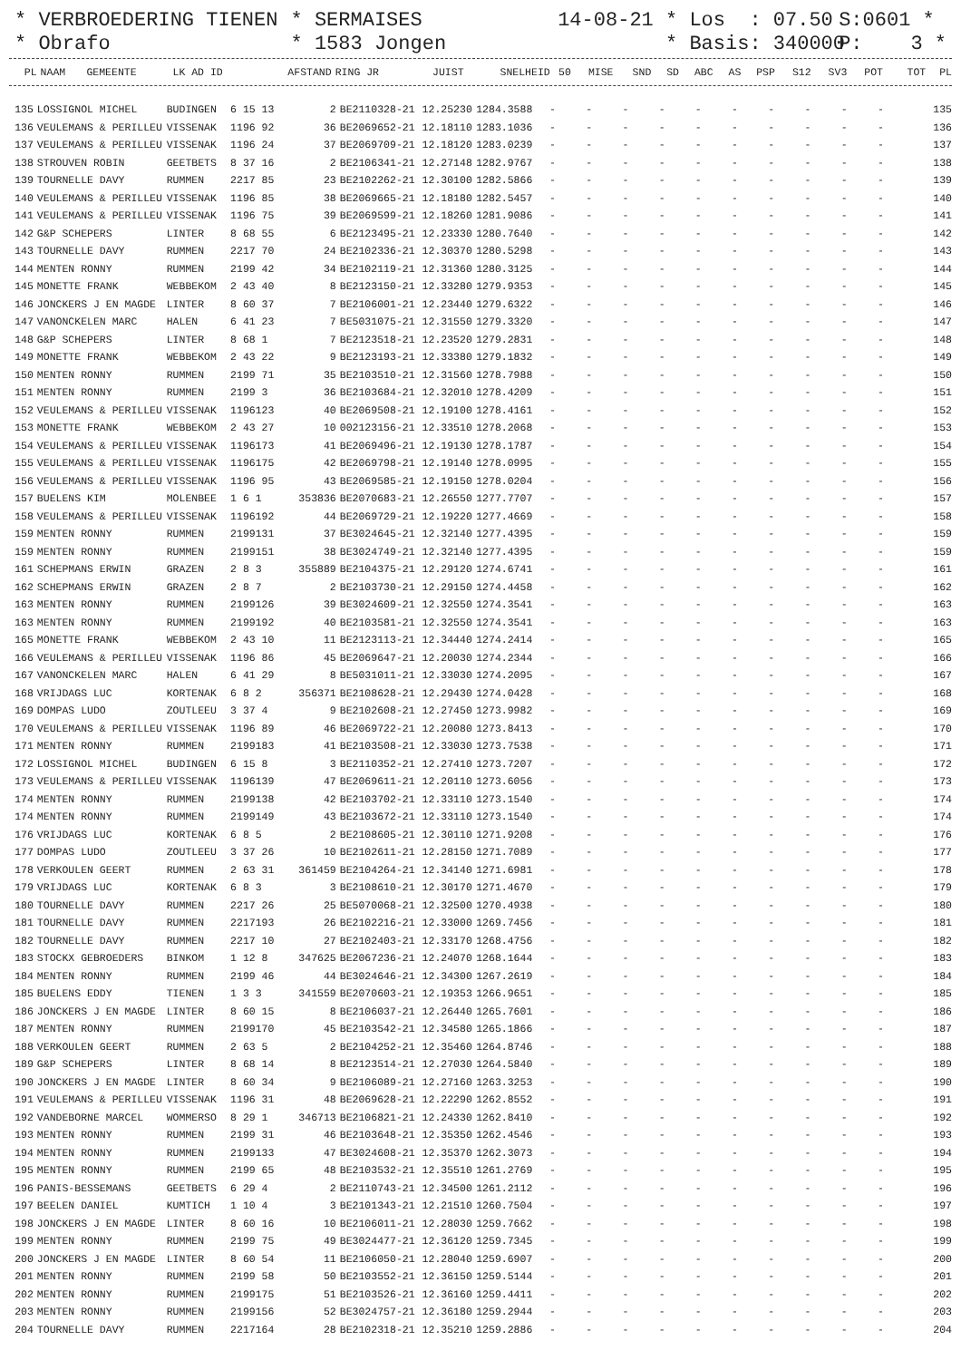* VERBROEDERING TIENEN * Obrafo
* SERMAISES * 1583 Jongen
14-08-21 * Los : 07.50 * Basis: 340000
S:0601 * P: 3 *
| PL | NAAM | GEMEENTE | LK AD ID | AFSTAND | RING JR | JUIST | SNELHEID | 50 | MISE | SND | SD | ABC | AS | PSP | S12 | SV3 | POT | TOT | PL |
| --- | --- | --- | --- | --- | --- | --- | --- | --- | --- | --- | --- | --- | --- | --- | --- | --- | --- | --- | --- |
| 135 | LOSSIGNOL MICHEL | BUDINGEN | 6 15 13 | 2 | BE2110328-21 | 12.25230 | 1284.3588 | - | - | - | - | - | - | - | - | - | - | | 135 |
| 136 | VEULEMANS & PERILLEU | VISSENAK | 1196 92 | 36 | BE2069652-21 | 12.18110 | 1283.1036 | - | - | - | - | - | - | - | - | - | - | | 136 |
| 137 | VEULEMANS & PERILLEU | VISSENAK | 1196 24 | 37 | BE2069709-21 | 12.18120 | 1283.0239 | - | - | - | - | - | - | - | - | - | - | | 137 |
| 138 | STROUVEN ROBIN | GEETBETS | 8 37 16 | 2 | BE2106341-21 | 12.27148 | 1282.9767 | - | - | - | - | - | - | - | - | - | - | | 138 |
| 139 | TOURNELLE DAVY | RUMMEN | 2217 85 | 23 | BE2102262-21 | 12.30100 | 1282.5866 | - | - | - | - | - | - | - | - | - | - | | 139 |
| 140 | VEULEMANS & PERILLEU | VISSENAK | 1196 85 | 38 | BE2069665-21 | 12.18180 | 1282.5457 | - | - | - | - | - | - | - | - | - | - | | 140 |
| 141 | VEULEMANS & PERILLEU | VISSENAK | 1196 75 | 39 | BE2069599-21 | 12.18260 | 1281.9086 | - | - | - | - | - | - | - | - | - | - | | 141 |
| 142 | G&P SCHEPERS | LINTER | 8 68 55 | 6 | BE2123495-21 | 12.23330 | 1280.7640 | - | - | - | - | - | - | - | - | - | - | | 142 |
| 143 | TOURNELLE DAVY | RUMMEN | 2217 70 | 24 | BE2102336-21 | 12.30370 | 1280.5298 | - | - | - | - | - | - | - | - | - | - | | 143 |
| 144 | MENTEN RONNY | RUMMEN | 2199 42 | 34 | BE2102119-21 | 12.31360 | 1280.3125 | - | - | - | - | - | - | - | - | - | - | | 144 |
| 145 | MONETTE FRANK | WEBBEKOM | 2 43 40 | 8 | BE2123150-21 | 12.33280 | 1279.9353 | - | - | - | - | - | - | - | - | - | - | | 145 |
| 146 | JONCKERS J EN MAGDE | LINTER | 8 60 37 | 7 | BE2106001-21 | 12.23440 | 1279.6322 | - | - | - | - | - | - | - | - | - | - | | 146 |
| 147 | VANONCKELEN MARC | HALEN | 6 41 23 | 7 | BE5031075-21 | 12.31550 | 1279.3320 | - | - | - | - | - | - | - | - | - | - | | 147 |
| 148 | G&P SCHEPERS | LINTER | 8 68 1 | 7 | BE2123518-21 | 12.23520 | 1279.2831 | - | - | - | - | - | - | - | - | - | - | | 148 |
| 149 | MONETTE FRANK | WEBBEKOM | 2 43 22 | 9 | BE2123193-21 | 12.33380 | 1279.1832 | - | - | - | - | - | - | - | - | - | - | | 149 |
| 150 | MENTEN RONNY | RUMMEN | 2199 71 | 35 | BE2103510-21 | 12.31560 | 1278.7988 | - | - | - | - | - | - | - | - | - | - | | 150 |
| 151 | MENTEN RONNY | RUMMEN | 2199 3 | 36 | BE2103684-21 | 12.32010 | 1278.4209 | - | - | - | - | - | - | - | - | - | - | | 151 |
| 152 | VEULEMANS & PERILLEU | VISSENAK | 1196123 | 40 | BE2069508-21 | 12.19100 | 1278.4161 | - | - | - | - | - | - | - | - | - | - | | 152 |
| 153 | MONETTE FRANK | WEBBEKOM | 2 43 27 | 10 | 002123156-21 | 12.33510 | 1278.2068 | - | - | - | - | - | - | - | - | - | - | | 153 |
| 154 | VEULEMANS & PERILLEU | VISSENAK | 1196173 | 41 | BE2069496-21 | 12.19130 | 1278.1787 | - | - | - | - | - | - | - | - | - | - | | 154 |
| 155 | VEULEMANS & PERILLEU | VISSENAK | 1196175 | 42 | BE2069798-21 | 12.19140 | 1278.0995 | - | - | - | - | - | - | - | - | - | - | | 155 |
| 156 | VEULEMANS & PERILLEU | VISSENAK | 1196 95 | 43 | BE2069585-21 | 12.19150 | 1278.0204 | - | - | - | - | - | - | - | - | - | - | | 156 |
| 157 | BUELENS KIM | MOLENBEE | 1 6 1 | 353836 | BE2070683-21 | 12.26550 | 1277.7707 | - | - | - | - | - | - | - | - | - | - | | 157 |
| 158 | VEULEMANS & PERILLEU | VISSENAK | 1196192 | 44 | BE2069729-21 | 12.19220 | 1277.4669 | - | - | - | - | - | - | - | - | - | - | | 158 |
| 159 | MENTEN RONNY | RUMMEN | 2199131 | 37 | BE3024645-21 | 12.32140 | 1277.4395 | - | - | - | - | - | - | - | - | - | - | | 159 |
| 159 | MENTEN RONNY | RUMMEN | 2199151 | 38 | BE3024749-21 | 12.32140 | 1277.4395 | - | - | - | - | - | - | - | - | - | - | | 159 |
| 161 | SCHEPMANS ERWIN | GRAZEN | 2 8 3 | 355889 | BE2104375-21 | 12.29120 | 1274.6741 | - | - | - | - | - | - | - | - | - | - | | 161 |
| 162 | SCHEPMANS ERWIN | GRAZEN | 2 8 7 | 2 | BE2103730-21 | 12.29150 | 1274.4458 | - | - | - | - | - | - | - | - | - | - | | 162 |
| 163 | MENTEN RONNY | RUMMEN | 2199126 | 39 | BE3024609-21 | 12.32550 | 1274.3541 | - | - | - | - | - | - | - | - | - | - | | 163 |
| 163 | MENTEN RONNY | RUMMEN | 2199192 | 40 | BE2103581-21 | 12.32550 | 1274.3541 | - | - | - | - | - | - | - | - | - | - | | 163 |
| 165 | MONETTE FRANK | WEBBEKOM | 2 43 10 | 11 | BE2123113-21 | 12.34440 | 1274.2414 | - | - | - | - | - | - | - | - | - | - | | 165 |
| 166 | VEULEMANS & PERILLEU | VISSENAK | 1196 86 | 45 | BE2069647-21 | 12.20030 | 1274.2344 | - | - | - | - | - | - | - | - | - | - | | 166 |
| 167 | VANONCKELEN MARC | HALEN | 6 41 29 | 8 | BE5031011-21 | 12.33030 | 1274.2095 | - | - | - | - | - | - | - | - | - | - | | 167 |
| 168 | VRIJDAGS LUC | KORTENAK | 6 8 2 | 356371 | BE2108628-21 | 12.29430 | 1274.0428 | - | - | - | - | - | - | - | - | - | - | | 168 |
| 169 | DOMPAS LUDO | ZOUTLEEU | 3 37 4 | 9 | BE2102608-21 | 12.27450 | 1273.9982 | - | - | - | - | - | - | - | - | - | - | | 169 |
| 170 | VEULEMANS & PERILLEU | VISSENAK | 1196 89 | 46 | BE2069722-21 | 12.20080 | 1273.8413 | - | - | - | - | - | - | - | - | - | - | | 170 |
| 171 | MENTEN RONNY | RUMMEN | 2199183 | 41 | BE2103508-21 | 12.33030 | 1273.7538 | - | - | - | - | - | - | - | - | - | - | | 171 |
| 172 | LOSSIGNOL MICHEL | BUDINGEN | 6 15 8 | 3 | BE2110352-21 | 12.27410 | 1273.7207 | - | - | - | - | - | - | - | - | - | - | | 172 |
| 173 | VEULEMANS & PERILLEU | VISSENAK | 1196139 | 47 | BE2069611-21 | 12.20110 | 1273.6056 | - | - | - | - | - | - | - | - | - | - | | 173 |
| 174 | MENTEN RONNY | RUMMEN | 2199138 | 42 | BE2103702-21 | 12.33110 | 1273.1540 | - | - | - | - | - | - | - | - | - | - | | 174 |
| 174 | MENTEN RONNY | RUMMEN | 2199149 | 43 | BE2103672-21 | 12.33110 | 1273.1540 | - | - | - | - | - | - | - | - | - | - | | 174 |
| 176 | VRIJDAGS LUC | KORTENAK | 6 8 5 | 2 | BE2108605-21 | 12.30110 | 1271.9208 | - | - | - | - | - | - | - | - | - | - | | 176 |
| 177 | DOMPAS LUDO | ZOUTLEEU | 3 37 26 | 10 | BE2102611-21 | 12.28150 | 1271.7089 | - | - | - | - | - | - | - | - | - | - | | 177 |
| 178 | VERKOULEN GEERT | RUMMEN | 2 63 31 | 361459 | BE2104264-21 | 12.34140 | 1271.6981 | - | - | - | - | - | - | - | - | - | - | | 178 |
| 179 | VRIJDAGS LUC | KORTENAK | 6 8 3 | 3 | BE2108610-21 | 12.30170 | 1271.4670 | - | - | - | - | - | - | - | - | - | - | | 179 |
| 180 | TOURNELLE DAVY | RUMMEN | 2217 26 | 25 | BE5070068-21 | 12.32500 | 1270.4938 | - | - | - | - | - | - | - | - | - | - | | 180 |
| 181 | TOURNELLE DAVY | RUMMEN | 2217193 | 26 | BE2102216-21 | 12.33000 | 1269.7456 | - | - | - | - | - | - | - | - | - | - | | 181 |
| 182 | TOURNELLE DAVY | RUMMEN | 2217 10 | 27 | BE2102403-21 | 12.33170 | 1268.4756 | - | - | - | - | - | - | - | - | - | - | | 182 |
| 183 | STOCKX GEBROEDERS | BINKOM | 1 12 8 | 347625 | BE2067236-21 | 12.24070 | 1268.1644 | - | - | - | - | - | - | - | - | - | - | | 183 |
| 184 | MENTEN RONNY | RUMMEN | 2199 46 | 44 | BE3024646-21 | 12.34300 | 1267.2619 | - | - | - | - | - | - | - | - | - | - | | 184 |
| 185 | BUELENS EDDY | TIENEN | 1 3 3 | 341559 | BE2070603-21 | 12.19353 | 1266.9651 | - | - | - | - | - | - | - | - | - | - | | 185 |
| 186 | JONCKERS J EN MAGDE | LINTER | 8 60 15 | 8 | BE2106037-21 | 12.26440 | 1265.7601 | - | - | - | - | - | - | - | - | - | - | | 186 |
| 187 | MENTEN RONNY | RUMMEN | 2199170 | 45 | BE2103542-21 | 12.34580 | 1265.1866 | - | - | - | - | - | - | - | - | - | - | | 187 |
| 188 | VERKOULEN GEERT | RUMMEN | 2 63 5 | 2 | BE2104252-21 | 12.35460 | 1264.8746 | - | - | - | - | - | - | - | - | - | - | | 188 |
| 189 | G&P SCHEPERS | LINTER | 8 68 14 | 8 | BE2123514-21 | 12.27030 | 1264.5840 | - | - | - | - | - | - | - | - | - | - | | 189 |
| 190 | JONCKERS J EN MAGDE | LINTER | 8 60 34 | 9 | BE2106089-21 | 12.27160 | 1263.3253 | - | - | - | - | - | - | - | - | - | - | | 190 |
| 191 | VEULEMANS & PERILLEU | VISSENAK | 1196 31 | 48 | BE2069628-21 | 12.22290 | 1262.8552 | - | - | - | - | - | - | - | - | - | - | | 191 |
| 192 | VANDEBORNE MARCEL | WOMMERSO | 8 29 1 | 346713 | BE2106821-21 | 12.24330 | 1262.8410 | - | - | - | - | - | - | - | - | - | - | | 192 |
| 193 | MENTEN RONNY | RUMMEN | 2199 31 | 46 | BE2103648-21 | 12.35350 | 1262.4546 | - | - | - | - | - | - | - | - | - | - | | 193 |
| 194 | MENTEN RONNY | RUMMEN | 2199133 | 47 | BE3024608-21 | 12.35370 | 1262.3073 | - | - | - | - | - | - | - | - | - | - | | 194 |
| 195 | MENTEN RONNY | RUMMEN | 2199 65 | 48 | BE2103532-21 | 12.35510 | 1261.2769 | - | - | - | - | - | - | - | - | - | - | | 195 |
| 196 | PANIS-BESSEMANS | GEETBETS | 6 29 4 | 2 | BE2110743-21 | 12.34500 | 1261.2112 | - | - | - | - | - | - | - | - | - | - | | 196 |
| 197 | BEELEN DANIEL | KUMTICH | 1 10 4 | 3 | BE2101343-21 | 12.21510 | 1260.7504 | - | - | - | - | - | - | - | - | - | - | | 197 |
| 198 | JONCKERS J EN MAGDE | LINTER | 8 60 16 | 10 | BE2106011-21 | 12.28030 | 1259.7662 | - | - | - | - | - | - | - | - | - | - | | 198 |
| 199 | MENTEN RONNY | RUMMEN | 2199 75 | 49 | BE3024477-21 | 12.36120 | 1259.7345 | - | - | - | - | - | - | - | - | - | - | | 199 |
| 200 | JONCKERS J EN MAGDE | LINTER | 8 60 54 | 11 | BE2106050-21 | 12.28040 | 1259.6907 | - | - | - | - | - | - | - | - | - | - | | 200 |
| 201 | MENTEN RONNY | RUMMEN | 2199 58 | 50 | BE2103552-21 | 12.36150 | 1259.5144 | - | - | - | - | - | - | - | - | - | - | | 201 |
| 202 | MENTEN RONNY | RUMMEN | 2199175 | 51 | BE2103526-21 | 12.36160 | 1259.4411 | - | - | - | - | - | - | - | - | - | - | | 202 |
| 203 | MENTEN RONNY | RUMMEN | 2199156 | 52 | BE3024757-21 | 12.36180 | 1259.2944 | - | - | - | - | - | - | - | - | - | - | | 203 |
| 204 | TOURNELLE DAVY | RUMMEN | 2217164 | 28 | BE2102318-21 | 12.35210 | 1259.2886 | - | - | - | - | - | - | - | - | - | - | | 204 |